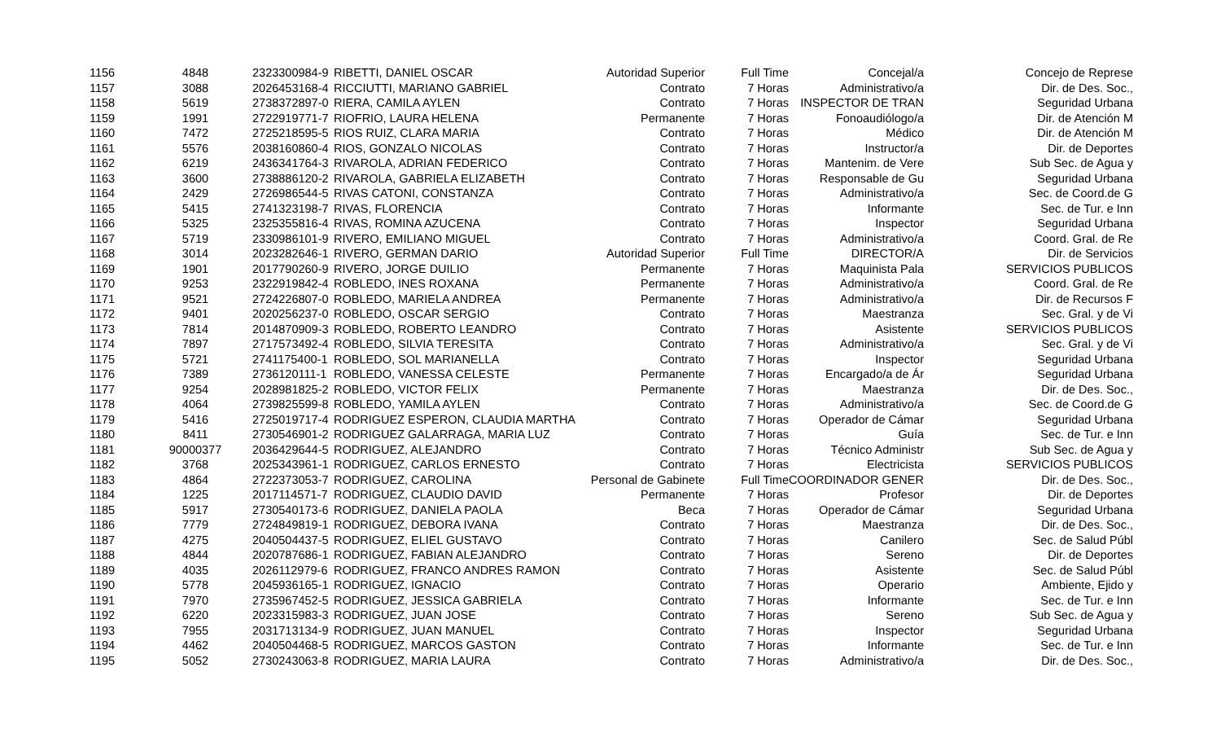| 1156 | 4848 | 2323300984-9 | RIBETTI, DANIEL OSCAR | Autoridad Superior | Full Time | Concejal/a | Concejo de Represe |
| 1157 | 3088 | 2026453168-4 | RICCIUTTI, MARIANO GABRIEL | Contrato | 7 Horas | Administrativo/a | Dir. de Des. Soc., |
| 1158 | 5619 | 2738372897-0 | RIERA, CAMILA AYLEN | Contrato | 7 Horas | INSPECTOR DE TRAN | Seguridad Urbana |
| 1159 | 1991 | 2722919771-7 | RIOFRIO, LAURA HELENA | Permanente | 7 Horas | Fonoaudiólogo/a | Dir. de Atención M |
| 1160 | 7472 | 2725218595-5 | RIOS RUIZ, CLARA MARIA | Contrato | 7 Horas | Médico | Dir. de Atención M |
| 1161 | 5576 | 2038160860-4 | RIOS, GONZALO NICOLAS | Contrato | 7 Horas | Instructor/a | Dir. de Deportes |
| 1162 | 6219 | 2436341764-3 | RIVAROLA, ADRIAN FEDERICO | Contrato | 7 Horas | Mantenim. de Vere | Sub Sec. de Agua y |
| 1163 | 3600 | 2738886120-2 | RIVAROLA, GABRIELA ELIZABETH | Contrato | 7 Horas | Responsable de Gu | Seguridad Urbana |
| 1164 | 2429 | 2726986544-5 | RIVAS CATONI, CONSTANZA | Contrato | 7 Horas | Administrativo/a | Sec. de Coord.de G |
| 1165 | 5415 | 2741323198-7 | RIVAS, FLORENCIA | Contrato | 7 Horas | Informante | Sec. de Tur. e Inn |
| 1166 | 5325 | 2325355816-4 | RIVAS, ROMINA AZUCENA | Contrato | 7 Horas | Inspector | Seguridad Urbana |
| 1167 | 5719 | 2330986101-9 | RIVERO, EMILIANO MIGUEL | Contrato | 7 Horas | Administrativo/a | Coord. Gral. de Re |
| 1168 | 3014 | 2023282646-1 | RIVERO, GERMAN DARIO | Autoridad Superior | Full Time | DIRECTOR/A | Dir. de Servicios |
| 1169 | 1901 | 2017790260-9 | RIVERO, JORGE DUILIO | Permanente | 7 Horas | Maquinista Pala | SERVICIOS PUBLICOS |
| 1170 | 9253 | 2322919842-4 | ROBLEDO, INES ROXANA | Permanente | 7 Horas | Administrativo/a | Coord. Gral. de Re |
| 1171 | 9521 | 2724226807-0 | ROBLEDO, MARIELA ANDREA | Permanente | 7 Horas | Administrativo/a | Dir. de Recursos F |
| 1172 | 9401 | 2020256237-0 | ROBLEDO, OSCAR SERGIO | Contrato | 7 Horas | Maestranza | Sec. Gral. y de Vi |
| 1173 | 7814 | 2014870909-3 | ROBLEDO, ROBERTO LEANDRO | Contrato | 7 Horas | Asistente | SERVICIOS PUBLICOS |
| 1174 | 7897 | 2717573492-4 | ROBLEDO, SILVIA TERESITA | Contrato | 7 Horas | Administrativo/a | Sec. Gral. y de Vi |
| 1175 | 5721 | 2741175400-1 | ROBLEDO, SOL MARIANELLA | Contrato | 7 Horas | Inspector | Seguridad Urbana |
| 1176 | 7389 | 2736120111-1 | ROBLEDO, VANESSA CELESTE | Permanente | 7 Horas | Encargado/a de Ár | Seguridad Urbana |
| 1177 | 9254 | 2028981825-2 | ROBLEDO, VICTOR FELIX | Permanente | 7 Horas | Maestranza | Dir. de Des. Soc., |
| 1178 | 4064 | 2739825599-8 | ROBLEDO, YAMILA AYLEN | Contrato | 7 Horas | Administrativo/a | Sec. de Coord.de G |
| 1179 | 5416 | 2725019717-4 | RODRIGUEZ ESPERON, CLAUDIA MARTHA | Contrato | 7 Horas | Operador de Cámar | Seguridad Urbana |
| 1180 | 8411 | 2730546901-2 | RODRIGUEZ GALARRAGA, MARIA LUZ | Contrato | 7 Horas | Guía | Sec. de Tur. e Inn |
| 1181 | 90000377 | 2036429644-5 | RODRIGUEZ, ALEJANDRO | Contrato | 7 Horas | Técnico Administr | Sub Sec. de Agua y |
| 1182 | 3768 | 2025343961-1 | RODRIGUEZ, CARLOS ERNESTO | Contrato | 7 Horas | Electricista | SERVICIOS PUBLICOS |
| 1183 | 4864 | 2722373053-7 | RODRIGUEZ, CAROLINA | Personal de Gabinete | Full Time | COORDINADOR GENER | Dir. de Des. Soc., |
| 1184 | 1225 | 2017114571-7 | RODRIGUEZ, CLAUDIO DAVID | Permanente | 7 Horas | Profesor | Dir. de Deportes |
| 1185 | 5917 | 2730540173-6 | RODRIGUEZ, DANIELA PAOLA | Beca | 7 Horas | Operador de Cámar | Seguridad Urbana |
| 1186 | 7779 | 2724849819-1 | RODRIGUEZ, DEBORA IVANA | Contrato | 7 Horas | Maestranza | Dir. de Des. Soc., |
| 1187 | 4275 | 2040504437-5 | RODRIGUEZ, ELIEL GUSTAVO | Contrato | 7 Horas | Canilero | Sec. de Salud Públ |
| 1188 | 4844 | 2020787686-1 | RODRIGUEZ, FABIAN ALEJANDRO | Contrato | 7 Horas | Sereno | Dir. de Deportes |
| 1189 | 4035 | 2026112979-6 | RODRIGUEZ, FRANCO ANDRES RAMON | Contrato | 7 Horas | Asistente | Sec. de Salud Públ |
| 1190 | 5778 | 2045936165-1 | RODRIGUEZ, IGNACIO | Contrato | 7 Horas | Operario | Ambiente, Ejido y |
| 1191 | 7970 | 2735967452-5 | RODRIGUEZ, JESSICA GABRIELA | Contrato | 7 Horas | Informante | Sec. de Tur. e Inn |
| 1192 | 6220 | 2023315983-3 | RODRIGUEZ, JUAN JOSE | Contrato | 7 Horas | Sereno | Sub Sec. de Agua y |
| 1193 | 7955 | 2031713134-9 | RODRIGUEZ, JUAN MANUEL | Contrato | 7 Horas | Inspector | Seguridad Urbana |
| 1194 | 4462 | 2040504468-5 | RODRIGUEZ, MARCOS GASTON | Contrato | 7 Horas | Informante | Sec. de Tur. e Inn |
| 1195 | 5052 | 2730243063-8 | RODRIGUEZ, MARIA LAURA | Contrato | 7 Horas | Administrativo/a | Dir. de Des. Soc., |